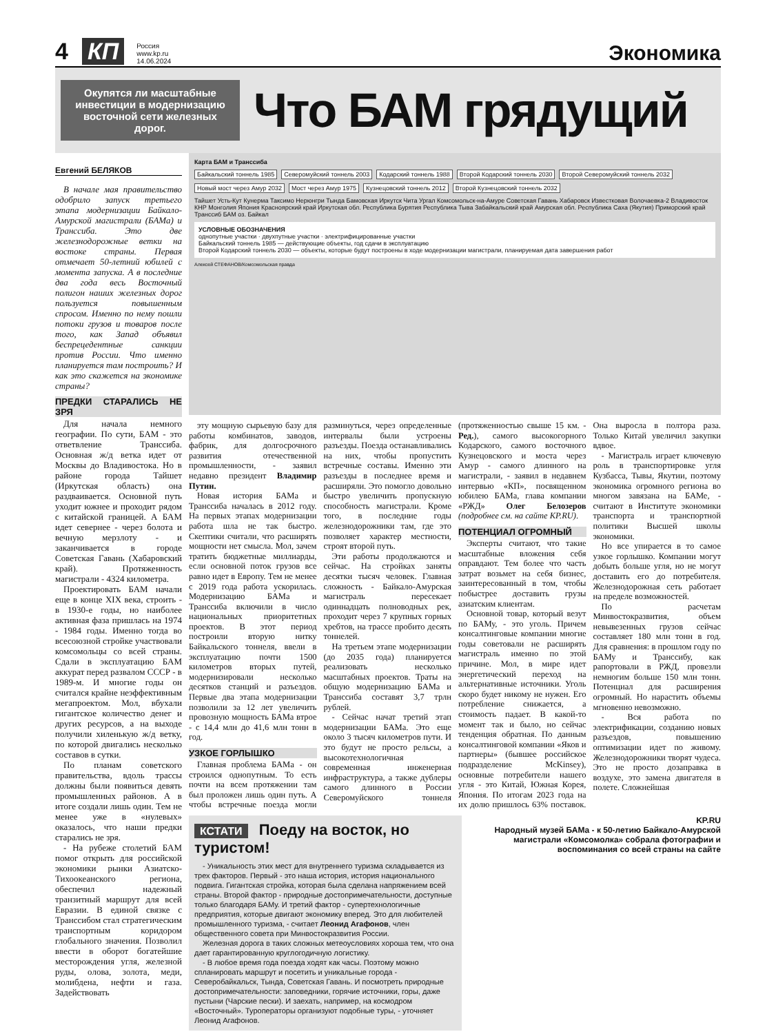4
КП
Россия
www.kp.ru
14.06.2024
Экономика
Окупятся ли масштабные инвестиции в модернизацию восточной сети железных дорог.
Что БАМ грядущий
Евгений БЕЛЯКОВ
В начале мая правительство одобрило запуск третьего этапа модернизации Байкало-Амурской магистрали (БАМа) и Транссиба. Это две железнодорожные ветки на востоке страны. Первая отмечает 50-летний юбилей с момента запуска. А в последние два года весь Восточный полигон наших железных дорог пользуется повышенным спросом. Именно по нему пошли потоки грузов и товаров после того, как Запад объявил беспрецедентные санкции против России. Что именно планируется там построить? И как это скажется на экономике страны?
ПРЕДКИ СТАРАЛИСЬ НЕ ЗРЯ
Для начала немного географии. По сути, БАМ - это ответвление Транссиба. Основная ж/д ветка идет от Москвы до Владивостока. Но в районе города Тайшет (Иркутская область) она раздваивается. Основной путь уходит южнее и проходит рядом с китайской границей. А БАМ идет севернее - через болота и вечную мерзлоту - и заканчивается в городе Советская Гавань (Хабаровский край). Протяженность магистрали - 4324 километра.
Проектировать БАМ начали еще в конце XIX века, строить - в 1930-е годы, но наиболее активная фаза пришлась на 1974 - 1984 годы. Именно тогда во всесоюзной стройке участвовали комсомольцы со всей страны. Сдали в эксплуатацию БАМ аккурат перед развалом СССР - в 1989-м. И многие годы он считался крайне неэффективным мегапроектом. Мол, вбухали гигантское количество денег и других ресурсов, а на выходе получили хиленькую ж/д ветку, по которой двигались несколько составов в сутки.
По планам советского правительства, вдоль трассы должны были появиться девять промышленных районов. А в итоге создали лишь один. Тем не менее уже в «нулевых» оказалось, что наши предки старались не зря.
- На рубеже столетий БАМ помог открыть для российской экономики рынки Азиатско-Тихоокеанского региона, обеспечил надежный транзитный маршрут для всей Евразии. В единой связке с Транссибом стал стратегическим транспортным коридором глобального значения. Позволил ввести в оборот богатейшие месторождения угля, железной руды, олова, золота, меди, молибдена, нефти и газа. Задействовать
Карта БАМ и Транссиба Байкальский тоннель 1985 Северомуйский тоннель 2003 Кодарский тоннель 1988 Второй Кодарский тоннель 2030 Второй Северомуйский тоннель 2032 Новый мост через Амур 2032 Мост через Амур 1975 Кузнецовский тоннель 2012 Второй Кузнецовский тоннель 2032 Тайшет Усть-Кут Кунерма Таксимо Нерюнгри Тында Бамовская Иркутск Чита Ургал Комсомольск-на-Амуре Советская Гавань Хабаровск Известковая Волочаевка-2 Владивосток КНР Монголия Япония Красноярский край Иркутская обл. Республика Бурятия Республика Тыва Забайкальский край Амурская обл. Республика Саха (Якутия) Приморский край Транссиб БАМ оз. Байкал
УСЛОВНЫЕ ОБОЗНАЧЕНИЯ
однопутные участки · двухпутные участки · электрифицированные участки
Байкальский тоннель 1985 — действующие объекты, год сдачи в эксплуатацию
Второй Кодарский тоннель 2030 — объекты, которые будут построены в ходе модернизации магистрали, планируемая дата завершения работ
Алексей СТЕФАНОВ/Комсомольская правда
эту мощную сырьевую базу для работы комбинатов, заводов, фабрик, для долгосрочного развития отечественной промышленности, - заявил недавно президент Владимир Путин.
Новая история БАМа и Транссиба началась в 2012 году. На первых этапах модернизации работа шла не так быстро. Скептики считали, что расширять мощности нет смысла. Мол, зачем тратить бюджетные миллиарды, если основной поток грузов все равно идет в Европу. Тем не менее с 2019 года работа ускорилась. Модернизацию БАМа и Транссиба включили в число национальных приоритетных проектов. В этот период построили вторую нитку Байкальского тоннеля, ввели в эксплуатацию почти 1500 километров вторых путей, модернизировали несколько десятков станций и разъездов. Первые два этапа модернизации позволили за 12 лет увеличить провозную мощность БАМа втрое - с 14,4 млн до 41,6 млн тонн в год.
УЗКОЕ ГОРЛЫШКО
Главная проблема БАМа - он строился однопутным. То есть почти на всем протяжении там был проложен лишь один путь. А чтобы встречные поезда могли разминуться, через определенные интервалы были устроены разъезды. Поезда останавливались на них, чтобы пропустить встречные составы. Именно эти разъезды в последнее время и расширяли. Это помогло довольно быстро увеличить пропускную способность магистрали. Кроме того, в последние годы железнодорожники там, где это позволяет характер местности, строят второй путь.
Эти работы продолжаются и сейчас. На стройках заняты десятки тысяч человек. Главная сложность - Байкало-Амурская магистраль пересекает одиннадцать полноводных рек, проходит через 7 крупных горных хребтов, на трассе пробито десять тоннелей.
На третьем этапе модернизации (до 2035 года) планируется реализовать несколько масштабных проектов. Траты на общую модернизацию БАМа и Транссиба составят 3,7 трлн рублей.
- Сейчас начат третий этап модернизации БАМа. Это еще около 3 тысяч километров пути. И это будут не просто рельсы, а высокотехнологичная современная инженерная инфраструктура, а также дублеры самого длинного в России Северомуйского тоннеля (протяженностью свыше 15 км. - Ред.), самого высокогорного Кодарского, самого восточного Кузнецовского и моста через Амур - самого длинного на магистрали, - заявил в недавнем интервью «КП», посвященном юбилею БАМа, глава компании «РЖД» Олег Белозеров (подробнее см. на сайте KP.RU).
ПОТЕНЦИАЛ ОГРОМНЫЙ
Эксперты считают, что такие масштабные вложения себя оправдают. Тем более что часть затрат возьмет на себя бизнес, заинтересованный в том, чтобы побыстрее доставить грузы азиатским клиентам.
Основной товар, который везут по БАМу, - это уголь. Причем консалтинговые компании многие годы советовали не расширять магистраль именно по этой причине. Мол, в мире идет энергетический переход на альтернативные источники. Уголь скоро будет никому не нужен. Его потребление снижается, а стоимость падает. В какой-то момент так и было, но сейчас тенденция обратная. По данным консалтинговой компании «Яков и партнеры» (бывшее российское подразделение McKinsey), основные потребители нашего угля - это Китай, Южная Корея, Япония. По итогам 2023 года на их долю пришлось 63% поставок. Она выросла в полтора раза. Только Китай увеличил закупки вдвое.
- Магистраль играет ключевую роль в транспортировке угля Кузбасса, Тывы, Якутии, поэтому экономика огромного региона во многом завязана на БАМе, - считают в Институте экономики транспорта и транспортной политики Высшей школы экономики.
Но все упирается в то самое узкое горлышко. Компании могут добыть больше угля, но не могут доставить его до потребителя. Железнодорожная сеть работает на пределе возможностей.
По расчетам Минвостокразвития, объем невывезенных грузов сейчас составляет 180 млн тонн в год. Для сравнения: в прошлом году по БАМу и Транссибу, как рапортовали в РЖД, провезли немногим больше 150 млн тонн. Потенциал для расширения огромный. Но нарастить объемы мгновенно невозможно.
- Вся работа по электрификации, созданию новых разъездов, повышению оптимизации идет по живому. Железнодорожники творят чудеса. Это не просто дозаправка в воздухе, это замена двигателя в полете. Сложнейшая
КСТАТИ Поеду на восток, но туристом!
- Уникальность этих мест для внутреннего туризма складывается из трех факторов. Первый - это наша история, история национального подвига. Гигантская стройка, которая была сделана напряжением всей страны. Второй фактор - природные достопримечательности, доступные только благодаря БАМу. И третий фактор - супертехнологичные предприятия, которые двигают экономику вперед. Это для любителей промышленного туризма, - считает Леонид Агафонов, член общественного совета при Минвостокразвития России.
Железная дорога в таких сложных метеоусловиях хороша тем, что она дает гарантированную круглогодичную логистику.
- В любое время года поезда ходят как часы. Поэтому можно спланировать маршрут и посетить и уникальные города - Северобайкальск, Тында, Советская Гавань. И посмотреть природные достопримечательности: заповедники, горячие источники, горы, даже пустыни (Чарские пески). И заехать, например, на космодром «Восточный». Туроператоры организуют подобные туры, - уточняет Леонид Агафонов.
KP.RU
Народный музей БАМа - к 50-летию Байкало-Амурской магистрали «Комсомолка» собрала фотографии и воспоминания со всей страны на сайте